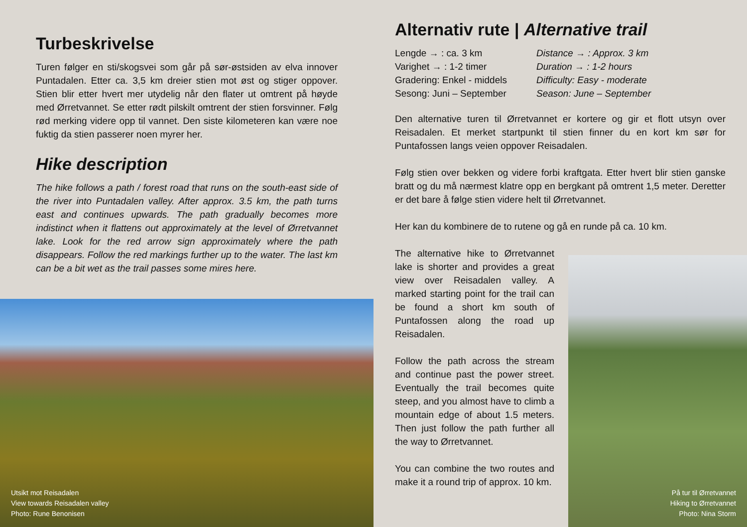Turbeskrivelse
Turen følger en sti/skogsvei som går på sør-østsiden av elva innover Puntadalen. Etter ca. 3,5 km dreier stien mot øst og stiger oppover. Stien blir etter hvert mer utydelig når den flater ut omtrent på høyde med Ørretvannet. Se etter rødt pilskilt omtrent der stien forsvinner. Følg rød merking videre opp til vannet. Den siste kilometeren kan være noe fuktig da stien passerer noen myrer her.
Hike description
The hike follows a path / forest road that runs on the south-east side of the river into Puntadalen valley. After approx. 3.5 km, the path turns east and continues upwards. The path gradually becomes more indistinct when it flattens out approximately at the level of Ørretvannet lake. Look for the red arrow sign approximately where the path disappears. Follow the red markings further up to the water. The last km can be a bit wet as the trail passes some mires here.
Utsikt mot Reisadalen
View towards Reisadalen valley
Photo: Rune Benonisen
Alternativ rute | Alternative trail
Lengde → : ca. 3 km
Varighet → : 1-2 timer
Gradering: Enkel - middels
Sesong: Juni – September
Distance → : Approx. 3 km
Duration → : 1-2 hours
Difficulty: Easy - moderate
Season: June – September
Den alternative turen til Ørretvannet er kortere og gir et flott utsyn over Reisadalen. Et merket startpunkt til stien finner du en kort km sør for Puntafossen langs veien oppover Reisadalen.
Følg stien over bekken og videre forbi kraftgata. Etter hvert blir stien ganske bratt og du må nærmest klatre opp en bergkant på omtrent 1,5 meter. Deretter er det bare å følge stien videre helt til Ørretvannet.
Her kan du kombinere de to rutene og gå en runde på ca. 10 km.
The alternative hike to Ørretvannet lake is shorter and provides a great view over Reisadalen valley. A marked starting point for the trail can be found a short km south of Puntafossen along the road up Reisadalen.
Follow the path across the stream and continue past the power street. Eventually the trail becomes quite steep, and you almost have to climb a mountain edge of about 1.5 meters. Then just follow the path further all the way to Ørretvannet.
You can combine the two routes and make it a round trip of approx. 10 km.
På tur til Ørretvannet
Hiking to Ørretvannet
Photo: Nina Storm